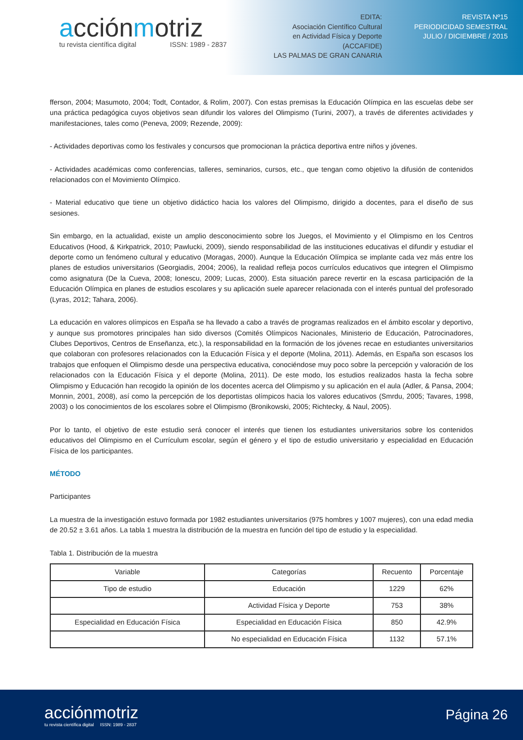acciónmotriz
tu revista científica digital ISSN: 1989 - 2837
EDITA:
Asociación Científico Cultural
en Actividad Física y Deporte
(ACCAFIDE)
LAS PALMAS DE GRAN CANARIA
REVISTA Nº15
PERIODICIDAD SEMESTRAL
JULIO / DICIEMBRE / 2015
fferson, 2004; Masumoto, 2004; Todt, Contador, & Rolim, 2007). Con estas premisas la Educación Olímpica en las escuelas debe ser una práctica pedagógica cuyos objetivos sean difundir los valores del Olimpismo (Turini, 2007), a través de diferentes actividades y manifestaciones, tales como (Peneva, 2009; Rezende, 2009):
- Actividades deportivas como los festivales y concursos que promocionan la práctica deportiva entre niños y jóvenes.
- Actividades académicas como conferencias, talleres, seminarios, cursos, etc., que tengan como objetivo la difusión de contenidos relacionados con el Movimiento Olímpico.
- Material educativo que tiene un objetivo didáctico hacia los valores del Olimpismo, dirigido a docentes, para el diseño de sus sesiones.
Sin embargo, en la actualidad, existe un amplio desconocimiento sobre los Juegos, el Movimiento y el Olimpismo en los Centros Educativos (Hood, & Kirkpatrick, 2010; Pawlucki, 2009), siendo responsabilidad de las instituciones educativas el difundir y estudiar el deporte como un fenómeno cultural y educativo (Moragas, 2000). Aunque la Educación Olímpica se implante cada vez más entre los planes de estudios universitarios (Georgiadis, 2004; 2006), la realidad refleja pocos currículos educativos que integren el Olimpismo como asignatura (De la Cueva, 2008; Ionescu, 2009; Lucas, 2000). Esta situación parece revertir en la escasa participación de la Educación Olímpica en planes de estudios escolares y su aplicación suele aparecer relacionada con el interés puntual del profesorado (Lyras, 2012; Tahara, 2006).
La educación en valores olímpicos en España se ha llevado a cabo a través de programas realizados en el ámbito escolar y deportivo, y aunque sus promotores principales han sido diversos (Comités Olímpicos Nacionales, Ministerio de Educación, Patrocinadores, Clubes Deportivos, Centros de Enseñanza, etc.), la responsabilidad en la formación de los jóvenes recae en estudiantes universitarios que colaboran con profesores relacionados con la Educación Física y el deporte (Molina, 2011). Además, en España son escasos los trabajos que enfoquen el Olimpismo desde una perspectiva educativa, conociéndose muy poco sobre la percepción y valoración de los relacionados con la Educación Física y el deporte (Molina, 2011). De este modo, los estudios realizados hasta la fecha sobre Olimpismo y Educación han recogido la opinión de los docentes acerca del Olimpismo y su aplicación en el aula (Adler, & Pansa, 2004; Monnin, 2001, 2008), así como la percepción de los deportistas olímpicos hacia los valores educativos (Smrdu, 2005; Tavares, 1998, 2003) o los conocimientos de los escolares sobre el Olimpismo (Bronikowski, 2005; Richtecky, & Naul, 2005).
Por lo tanto, el objetivo de este estudio será conocer el interés que tienen los estudiantes universitarios sobre los contenidos educativos del Olimpismo en el Currículum escolar, según el género y el tipo de estudio universitario y especialidad en Educación Física de los participantes.
MÉTODO
Participantes
La muestra de la investigación estuvo formada por 1982 estudiantes universitarios (975 hombres y 1007 mujeres), con una edad media de 20.52 ± 3.61 años. La tabla 1 muestra la distribución de la muestra en función del tipo de estudio y la especialidad.
Tabla 1. Distribución de la muestra
| Variable | Categorías | Recuento | Porcentaje |
| --- | --- | --- | --- |
| Tipo de estudio | Educación | 1229 | 62% |
| | Actividad Física y Deporte | 753 | 38% |
| Especialidad en Educación Física | Especialidad en Educación Física | 850 | 42.9% |
| | No especialidad en Educación Física | 1132 | 57.1% |
acciónmotriz
tu revista científica digital ISSN: 1989 - 2837
Página 26